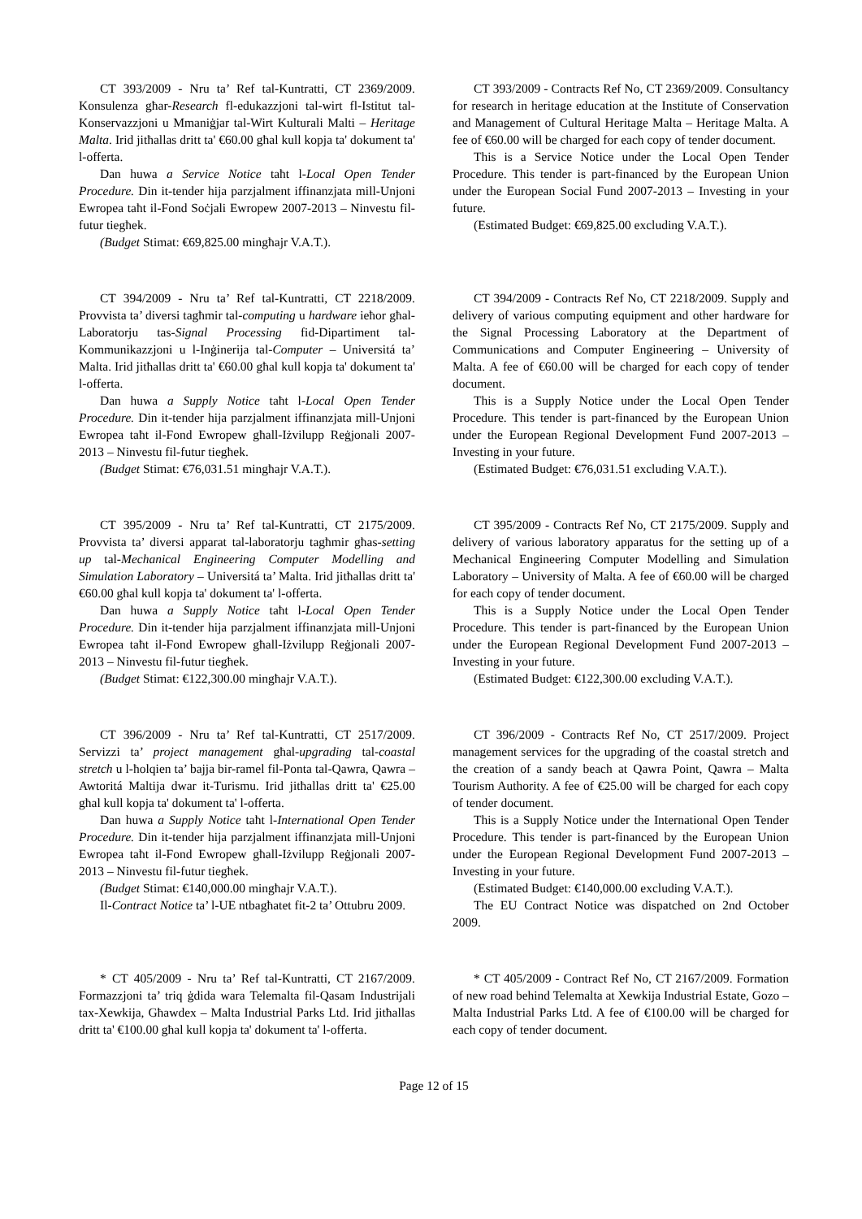CT 393/2009 - Nru ta’ Ref tal-Kuntratti, CT 2369/2009. Konsulenza għar-Research fl-edukazzjoni tal-wirt fl-Istitut tal-Konservazzjoni u Mmaniġjar tal-Wirt Kulturali Malti – Heritage Malta. Irid jitħallas dritt ta' €60.00 għal kull kopja ta' dokument ta' l-offerta.
Dan huwa a Service Notice taħt l-Local Open Tender Procedure. Din it-tender hija parzjalment iffinanzjata mill-Unjoni Ewropea taħt il-Fond Soċjali Ewropew 2007-2013 – Ninvestu fil-futur tiegħek.
(Budget Stimat: €69,825.00 mingħajr V.A.T.).
CT 393/2009 - Contracts Ref No, CT 2369/2009. Consultancy for research in heritage education at the Institute of Conservation and Management of Cultural Heritage Malta – Heritage Malta. A fee of €60.00 will be charged for each copy of tender document.
This is a Service Notice under the Local Open Tender Procedure. This tender is part-financed by the European Union under the European Social Fund 2007-2013 – Investing in your future.
(Estimated Budget: €69,825.00 excluding V.A.T.).
CT 394/2009 - Nru ta’ Ref tal-Kuntratti, CT 2218/2009. Provvista ta’ diversi tagħmir tal-computing u hardware ieħor għal-Laboratorju tas-Signal Processing fid-Dipartiment tal-Kommunikazzjoni u l-Inġinerija tal-Computer – Universitá ta’ Malta. Irid jitħallas dritt ta' €60.00 għal kull kopja ta' dokument ta' l-offerta.
Dan huwa a Supply Notice taħt l-Local Open Tender Procedure. Din it-tender hija parzjalment iffinanzjata mill-Unjoni Ewropea taħt il-Fond Ewropew għall-Iżvilupp Reġjonali 2007-2013 – Ninvestu fil-futur tiegħek.
(Budget Stimat: €76,031.51 mingħajr V.A.T.).
CT 394/2009 - Contracts Ref No, CT 2218/2009. Supply and delivery of various computing equipment and other hardware for the Signal Processing Laboratory at the Department of Communications and Computer Engineering – University of Malta. A fee of €60.00 will be charged for each copy of tender document.
This is a Supply Notice under the Local Open Tender Procedure. This tender is part-financed by the European Union under the European Regional Development Fund 2007-2013 – Investing in your future.
(Estimated Budget: €76,031.51 excluding V.A.T.).
CT 395/2009 - Nru ta’ Ref tal-Kuntratti, CT 2175/2009. Provvista ta’ diversi apparat tal-laboratorju tagħmir għas-setting up tal-Mechanical Engineering Computer Modelling and Simulation Laboratory – Universitá ta’ Malta. Irid jitħallas dritt ta' €60.00 għal kull kopja ta' dokument ta' l-offerta.
Dan huwa a Supply Notice taħt l-Local Open Tender Procedure. Din it-tender hija parzjalment iffinanzjata mill-Unjoni Ewropea taħt il-Fond Ewropew għall-Iżvilupp Reġjonali 2007-2013 – Ninvestu fil-futur tiegħek.
(Budget Stimat: €122,300.00 mingħajr V.A.T.).
CT 395/2009 - Contracts Ref No, CT 2175/2009. Supply and delivery of various laboratory apparatus for the setting up of a Mechanical Engineering Computer Modelling and Simulation Laboratory – University of Malta. A fee of €60.00 will be charged for each copy of tender document.
This is a Supply Notice under the Local Open Tender Procedure. This tender is part-financed by the European Union under the European Regional Development Fund 2007-2013 – Investing in your future.
(Estimated Budget: €122,300.00 excluding V.A.T.).
CT 396/2009 - Nru ta’ Ref tal-Kuntratti, CT 2517/2009. Servizzi ta’ project management għal-upgrading tal-coastal stretch u l-ħolqien ta’ bajja bir-ramel fil-Ponta tal-Qawra, Qawra – Awtoritá Maltija dwar it-Turismu. Irid jitħallas dritt ta' €25.00 għal kull kopja ta' dokument ta' l-offerta.
Dan huwa a Supply Notice taħt l-International Open Tender Procedure. Din it-tender hija parzjalment iffinanzjata mill-Unjoni Ewropea taħt il-Fond Ewropew għall-Iżvilupp Reġjonali 2007-2013 – Ninvestu fil-futur tiegħek.
(Budget Stimat: €140,000.00 mingħajr V.A.T.).
Il-Contract Notice ta’ l-UE ntbagħatet fit-2 ta’ Ottubru 2009.
CT 396/2009 - Contracts Ref No, CT 2517/2009. Project management services for the upgrading of the coastal stretch and the creation of a sandy beach at Qawra Point, Qawra – Malta Tourism Authority. A fee of €25.00 will be charged for each copy of tender document.
This is a Supply Notice under the International Open Tender Procedure. This tender is part-financed by the European Union under the European Regional Development Fund 2007-2013 – Investing in your future.
(Estimated Budget: €140,000.00 excluding V.A.T.).
The EU Contract Notice was dispatched on 2nd October 2009.
* CT 405/2009 - Nru ta’ Ref tal-Kuntratti, CT 2167/2009. Formazzjoni ta’ triq ġdida wara Telemalta fil-Qasam Industrijali tax-Xewkija, Għawdex – Malta Industrial Parks Ltd. Irid jitħallas dritt ta' €100.00 għal kull kopja ta' dokument ta' l-offerta.
* CT 405/2009 - Contract Ref No, CT 2167/2009. Formation of new road behind Telemalta at Xewkija Industrial Estate, Gozo – Malta Industrial Parks Ltd. A fee of €100.00 will be charged for each copy of tender document.
Page 12 of 15